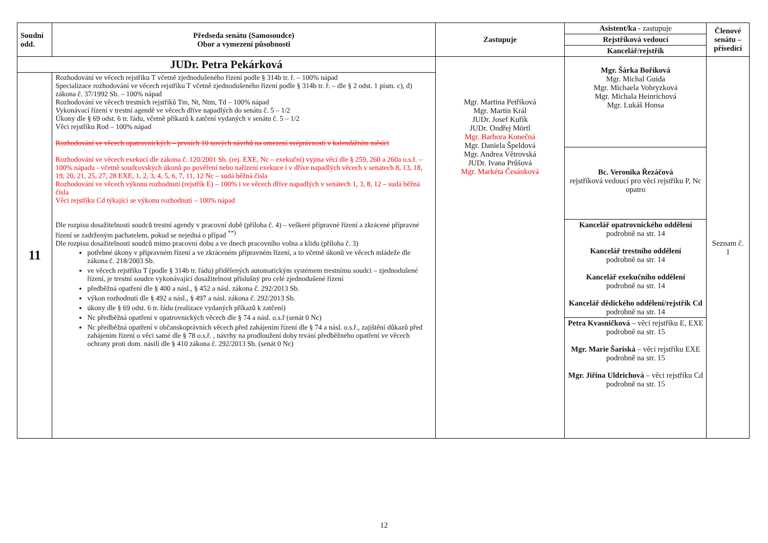| Soudní odd. | Předseda senátu (Samosoudce) Obor a vymezení působnosti | Zastupuje | Asistent/ka - zastupuje | Členové senátu – přísedící |
| --- | --- | --- | --- | --- |
| | | | Rejstříková vedoucí | |
| | | | Kancelář/rejstřík | |
| JUDr. Petra Pekárková | | Mgr. Martina Petříková Mgr. Martin Král JUDr. Josef Kuřík JUDr. Ondřej Mörtl Mgr. Barbora Konečná Mgr. Daniela Špeldová Mgr. Andrea Větrovská JUDr. Ivana Průšová Mgr. Markéta Česánková | Mgr. Šárka Boříková Mgr. Michal Guida Mgr. Michaela Vohryzková Mgr. Michala Heinrichová Mgr. Lukáš Honsa Bc. Veronika Řezáčová rejstříková vedoucí pro věci rejstříku P, Nc opatro Kancelář opatrovnického oddělení podrobně na str. 14 Kancelář trestního oddělení podrobně na str. 14 Kancelář exekučního oddělení podrobně na str. 14 Kancelář dědického oddělení/rejstřík Cd podrobně na str. 14 Petra Kvasničková – věci rejstříku E, EXE podrobně na str. 15 Mgr. Marie Šariská – věci rejstříku EXE podrobně na str. 15 Mgr. Jiřina Uldrichová – věci rejstříku Cd podrobně na str. 15 | Seznam č. 1 |
| 11 | Rozhodování ve věcech rejstříku T včetně zjednodušeného řízení podle § 314b tr. ř. – 100% nápad Specializace rozhodování ve věcech rejstříku T včetně zjednodušeného řízení podle § 314b tr. ř. – dle § 2 odst. 1 písm. c), d) zákona č. 37/1992 Sb. – 100% nápad Rozhodování ve věcech trestních rejstříků Tm, Nt, Ntm, Td – 100% nápad Vykonávací řízení v trestní agendě ve věcech dříve napadlých do senátu č. 5 – 1/2 Úkony dle § 69 odst. 6 tr. řádu, včetně příkazů k zatčení vydaných v senátu č. 5 – 1/2 Věci rejstříku Rod – 100% nápad Rozhodování ve věcech opatrovnických – prvních 10 nových návrhů na omezení svéprávnosti v kalendářním měsíci Rozhodování ve věcech exekucí dle zákona č. 120/2001 Sb. (rej. EXE, Nc – exekuční) vyjma věcí dle § 259, 260 a 260a o.s.ř. – 100% nápadu - včetně soudcovských úkonů po pověření nebo nařízení exekuce i v dříve napadlých věcech v senátech 8, 13, 18, 19, 20, 21, 25, 27, 28 EXE, 1, 2, 3, 4, 5, 6, 7, 11, 12 Nc – sudá běžná čísla Rozhodování ve věcech výkonu rozhodnutí (rejstřík E) – 100% i ve věcech dříve napadlých v senátech 1, 3, 8, 12 – sudá běžná čísla Věci rejstříku Cd týkající se výkonu rozhodnutí – 100% nápad Dle rozpisu dosažitelnosti soudců trestní agendy v pracovní době (příloha č. 4) – veškeré přípravné řízení a zkrácené přípravné řízení se zadrženým pachatelem, pokud se nejedná o případ <sup>**)</sup> Dle rozpisu dosažitelnosti soudců mimo pracovní dobu a ve dnech pracovního volna a klidu (příloha č. 3) potřebné úkony v přípravném řízení a ve zkráceném přípravném řízení, a to včetně úkonů ve věcech mládeže dle zákona č. 218/2003 Sb. ve věcech rejstříku T (podle § 314b tr. řádu) přidělených automatickým systémem trestnímu soudci – zjednodušené řízení, je trestní soudce vykonávající dosažitelnost příslušný pro celé zjednodušené řízení předběžná opatření dle § 400 a násl., § 452 a násl. zákona č. 292/2013 Sb. výkon rozhodnutí dle § 492 a násl., § 497 a násl. zákona č. 292/2013 Sb. úkony dle § 69 odst. 6 tr. řádu (realizace vydaných příkazů k zatčení) Nc předběžná opatření v opatrovnických věcech dle § 74 a násl. o.s.ř (senát 0 Nc) Nc předběžná opatření v občanskoprávních věcech před zahájením řízení dle § 74 a násl. o.s.ř., zajištění důkazů před zahájením řízení o věci samé dle § 78 o.s.ř. , návrhy na prodloužení doby trvání předběžného opatření ve věcech ochrany proti dom. násilí dle § 410 zákona č. 292/2013 Sb. (senát 0 Nc) | | | |
12